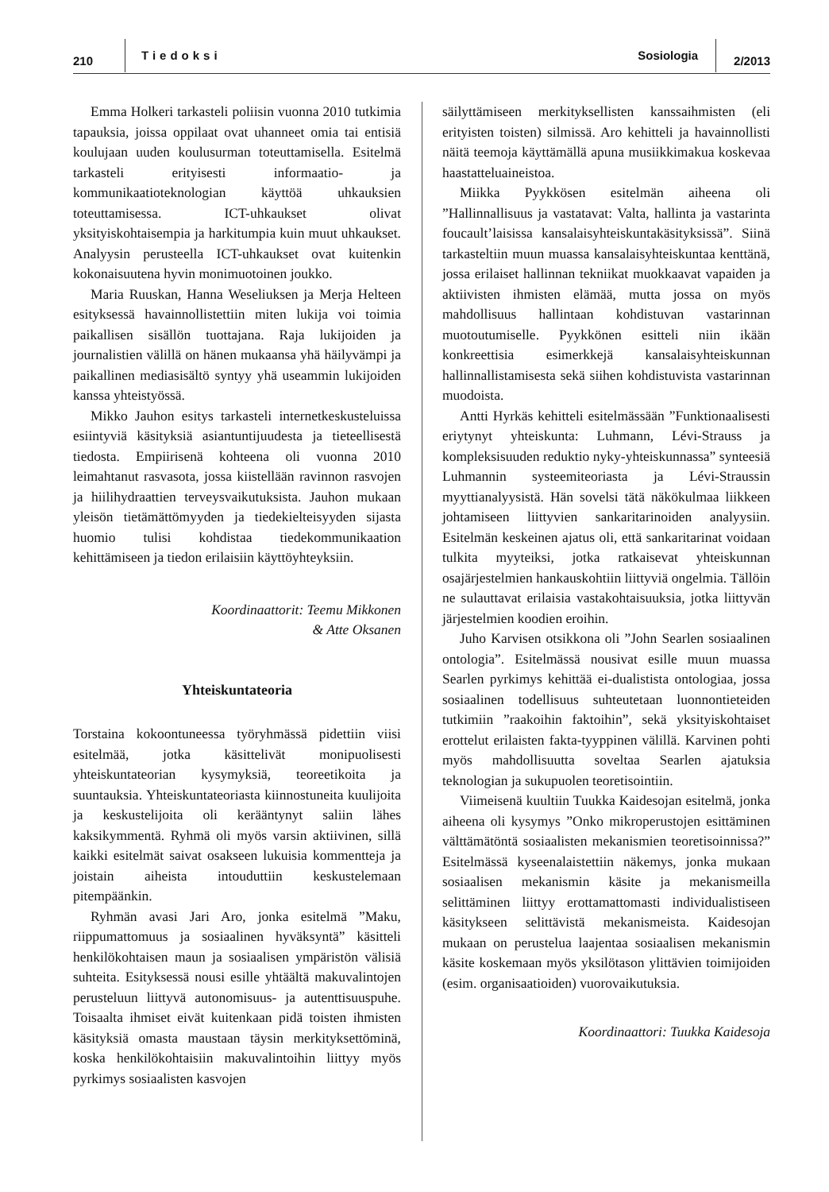210 Tiedoksi Sosiologia 2/2013
Emma Holkeri tarkasteli poliisin vuonna 2010 tutkimia tapauksia, joissa oppilaat ovat uhanneet omia tai entisiä koulujaan uuden koulusurman toteuttamisella. Esitelmä tarkasteli erityisesti informaatio- ja kommunikaatioteknologian käyttöä uhkauksien toteuttamisessa. ICT-uhkaukset olivat yksityiskohtaisempia ja harkitumpia kuin muut uhkaukset. Analyysin perusteella ICT-uhkaukset ovat kuitenkin kokonaisuutena hyvin monimuotoinen joukko.
Maria Ruuskan, Hanna Weseliuksen ja Merja Helteen esityksessä havainnollistettiin miten lukija voi toimia paikallisen sisällön tuottajana. Raja lukijoiden ja journalistien välillä on hänen mukaansa yhä häilyvämpi ja paikallinen mediasisältö syntyy yhä useammin lukijoiden kanssa yhteistyössä.
Mikko Jauhon esitys tarkasteli internetkeskusteluissa esiintyviä käsityksiä asiantuntijuudesta ja tieteellisestä tiedosta. Empiirisenä kohteena oli vuonna 2010 leimahtanut rasvasota, jossa kiistellään ravinnon rasvojen ja hiilihydraattien terveysvaikutuksista. Jauhon mukaan yleisön tietämättömyyden ja tiedekielteisyyden sijasta huomio tulisi kohdistaa tiedekommunikaation kehittämiseen ja tiedon erilaisiin käyttöyhteyksiin.
Koordinaattorit: Teemu Mikkonen
& Atte Oksanen
Yhteiskuntateoria
Torstaina kokoontuneessa työryhmässä pidettiin viisi esitelmää, jotka käsittelivät monipuolisesti yhteiskuntateorian kysymyksiä, teoreetikoita ja suuntauksia. Yhteiskuntateoriasta kiinnostuneita kuulijoita ja keskustelijoita oli kerääntynyt saliin lähes kaksikymmentä. Ryhmä oli myös varsin aktiivinen, sillä kaikki esitelmät saivat osakseen lukuisia kommentteja ja joistain aiheista intouduttiin keskustelemaan pitempäänkin.
Ryhmän avasi Jari Aro, jonka esitelmä ”Maku, riippumattomuus ja sosiaalinen hyväksyntä” käsitteli henkilökohtaisen maun ja sosiaalisen ympäristön välisiä suhteita. Esityksessä nousi esille yhtäältä makuvalintojen perusteluun liittyvä autonomisuus- ja autenttisuuspuhe. Toisaalta ihmiset eivät kuitenkaan pidä toisten ihmisten käsityksiä omasta maustaan täysin merkityksettöminä, koska henkilökohtaisiin makuvalintoihin liittyy myös pyrkimys sosiaalisten kasvojen
säilyttämiseen merkityksellisten kanssaihmisten (eli erityisten toisten) silmissä. Aro kehitteli ja havainnollisti näitä teemoja käyttämällä apuna musiikkimakua koskevaa haastatteluaineistoa.
Miikka Pyykkösen esitelmän aiheena oli ”Hallinnallisuus ja vastatavat: Valta, hallinta ja vastarinta foucault’laisissa kansalaisyhteiskuntakäsityksissä”. Siinä tarkasteltiin muun muassa kansalaisyhteiskuntaa kenttänä, jossa erilaiset hallinnan tekniikat muokkaavat vapaiden ja aktiivisten ihmisten elämää, mutta jossa on myös mahdollisuus hallintaan kohdistuvan vastarinnan muotoutumiselle. Pyykkönen esitteli niin ikään konkreettisia esimerkkejä kansalaisyhteiskunnan hallinnallistamisesta sekä siihen kohdistuvista vastarinnan muodoista.
Antti Hyrkäs kehitteli esitelmässään ”Funktionaalisesti eriytynyt yhteiskunta: Luhmann, Lévi-Strauss ja kompleksisuuden reduktio nyky-yhteiskunnassa” synteesiä Luhmannin systeemiteoriasta ja Lévi-Straussin myyttianalyysistä. Hän sovelsi tätä näkökulmaa liikkeen johtamiseen liittyvien sankaritarinoiden analyysiin. Esitelmän keskeinen ajatus oli, että sankaritarinat voidaan tulkita myyteiksi, jotka ratkaisevat yhteiskunnan osajärjestelmien hankauskohtiin liittyviä ongelmia. Tällöin ne sulauttavat erilaisia vastakohtaisuuksia, jotka liittyvän järjestelmien koodien eroihin.
Juho Karvisen otsikkona oli ”John Searlen sosiaalinen ontologia”. Esitelmässä nousivat esille muun muassa Searlen pyrkimys kehittää ei-dualistista ontologiaa, jossa sosiaalinen todellisuus suhteutetaan luonnontieteiden tutkimiin ”raakoihin faktoihin”, sekä yksityiskohtaiset erottelut erilaisten fakta-tyyppinen välillä. Karvinen pohti myös mahdollisuutta soveltaa Searlen ajatuksia teknologian ja sukupuolen teoretisointiin.
Viimeisenä kuultiin Tuukka Kaidesojan esitelmä, jonka aiheena oli kysymys ”Onko mikroperustojen esittäminen välttämätöntä sosiaalisten mekanismien teoretisoinnissa?” Esitelmässä kyseenalaistettiin näkemys, jonka mukaan sosiaalisen mekanismin käsite ja mekanismeilla selittäminen liittyy erottamattomasti individualistiseen käsitykseen selittävistä mekanismeista. Kaidesojan mukaan on perustelua laajentaa sosiaalisen mekanismin käsite koskemaan myös yksilötason ylittävien toimijoiden (esim. organisaatioiden) vuorovaikutuksia.
Koordinaattori: Tuukka Kaidesoja